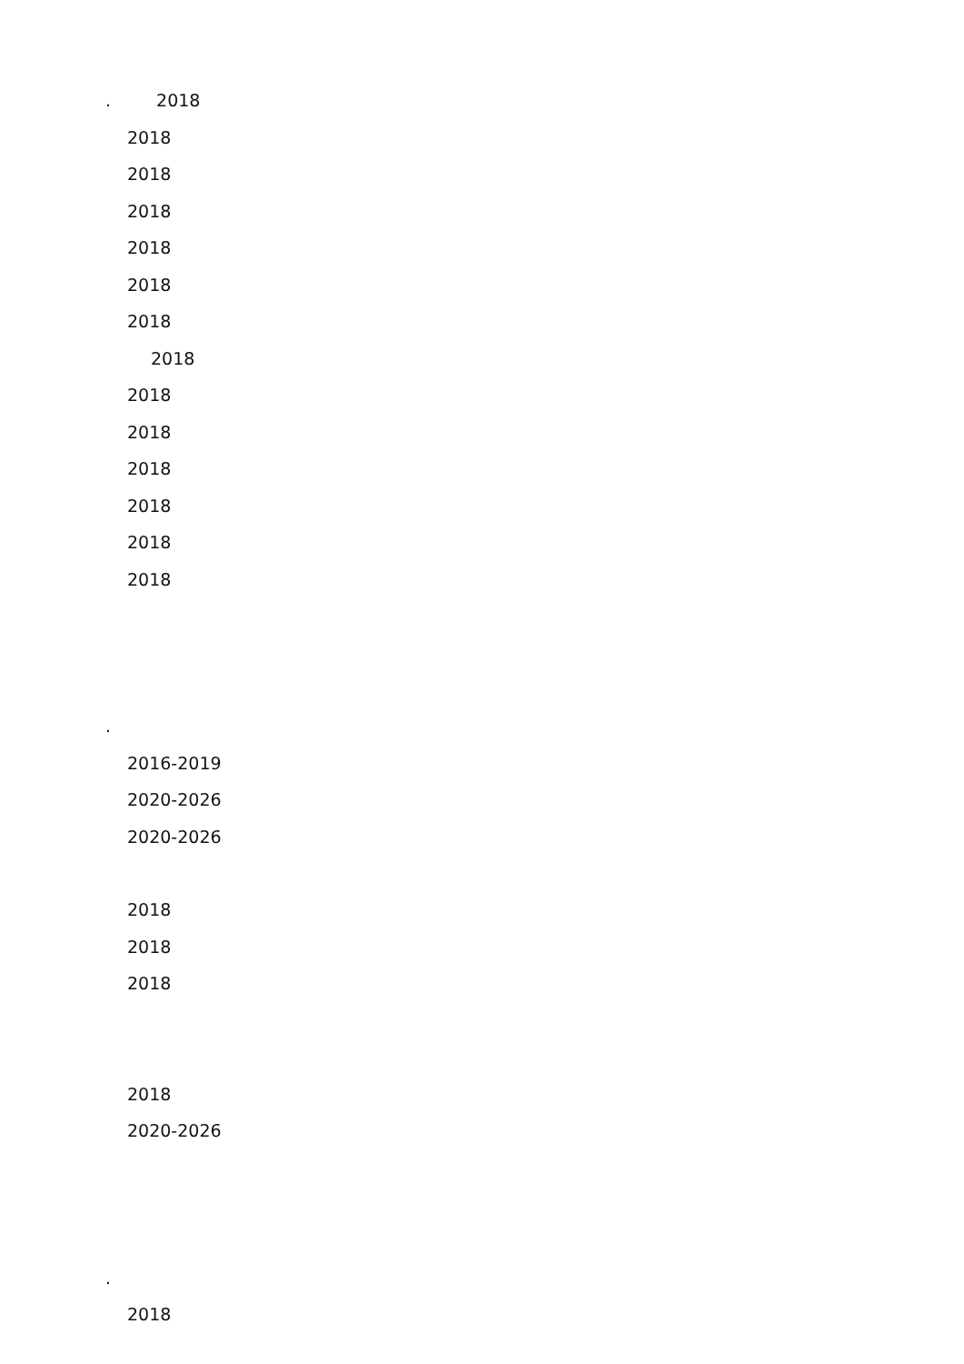. 2018
2018
2018
2018
2018
2018
2018
2018
2018
2018
2018
2018
2018
2018
.
2016-2019
2020-2026
2020-2026
2018
2018
2018
2018
2020-2026
.
2018